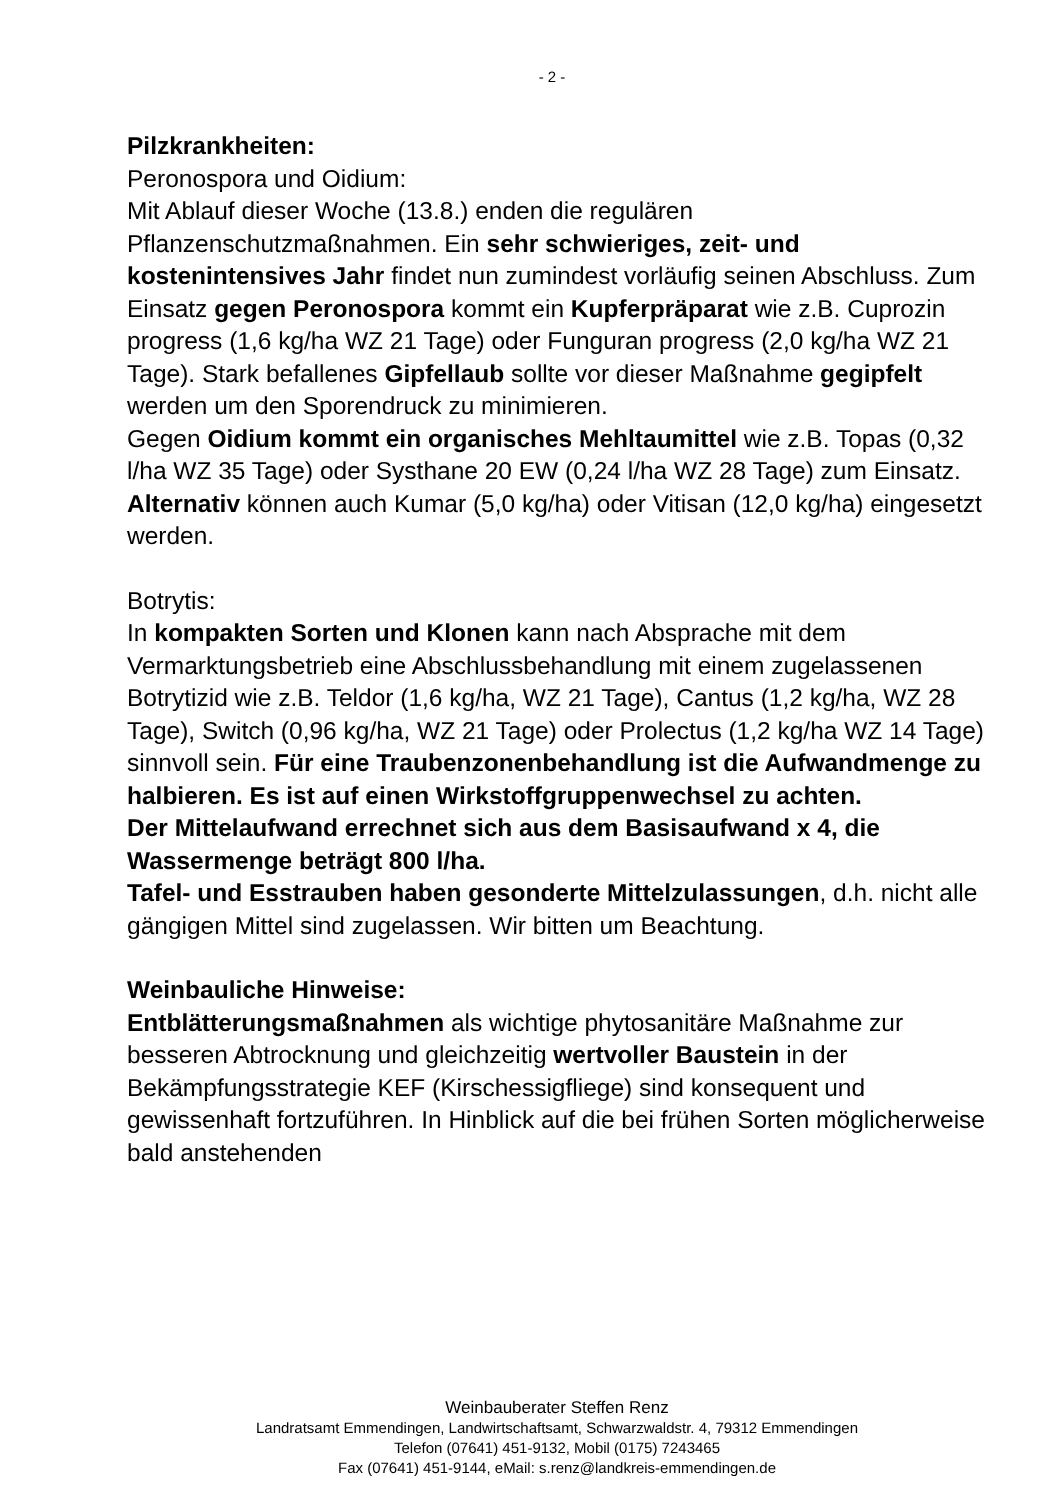- 2 -
Pilzkrankheiten:
Peronospora und Oidium:
Mit Ablauf dieser Woche (13.8.) enden die regulären Pflanzenschutzmaßnahmen. Ein sehr schwieriges, zeit- und kostenintensives Jahr findet nun zumindest vorläufig seinen Abschluss. Zum Einsatz gegen Peronospora kommt ein Kupferpräparat wie z.B. Cuprozin progress (1,6 kg/ha WZ 21 Tage) oder Funguran progress (2,0 kg/ha WZ 21 Tage). Stark befallenes Gipfellaub sollte vor dieser Maßnahme gegipfelt werden um den Sporendruck zu minimieren.
Gegen Oidium kommt ein organisches Mehltaumittel wie z.B. Topas (0,32 l/ha WZ 35 Tage) oder Systhane 20 EW (0,24 l/ha WZ 28 Tage) zum Einsatz. Alternativ können auch Kumar (5,0 kg/ha) oder Vitisan (12,0 kg/ha) eingesetzt werden.
Botrytis:
In kompakten Sorten und Klonen kann nach Absprache mit dem Vermarktungsbetrieb eine Abschlussbehandlung mit einem zugelassenen Botrytizid wie z.B. Teldor (1,6 kg/ha, WZ 21 Tage), Cantus (1,2 kg/ha, WZ 28 Tage), Switch (0,96 kg/ha, WZ 21 Tage) oder Prolectus (1,2 kg/ha WZ 14 Tage) sinnvoll sein. Für eine Traubenzonenbehandlung ist die Aufwandmenge zu halbieren. Es ist auf einen Wirkstoffgruppenwechsel zu achten.
Der Mittelaufwand errechnet sich aus dem Basisaufwand x 4, die Wassermenge beträgt 800 l/ha.
Tafel- und Esstrauben haben gesonderte Mittelzulassungen, d.h. nicht alle gängigen Mittel sind zugelassen. Wir bitten um Beachtung.
Weinbauliche Hinweise:
Entblätterungsmaßnahmen als wichtige phytosanitäre Maßnahme zur besseren Abtrocknung und gleichzeitig wertvoller Baustein in der Bekämpfungsstrategie KEF (Kirschessigfliege) sind konsequent und gewissenhaft fortzuführen. In Hinblick auf die bei frühen Sorten möglicherweise bald anstehenden
Weinbauberater Steffen Renz
Landratsamt Emmendingen, Landwirtschaftsamt, Schwarzwaldstr. 4, 79312 Emmendingen
Telefon (07641) 451-9132, Mobil (0175) 7243465
Fax (07641) 451-9144, eMail: s.renz@landkreis-emmendingen.de